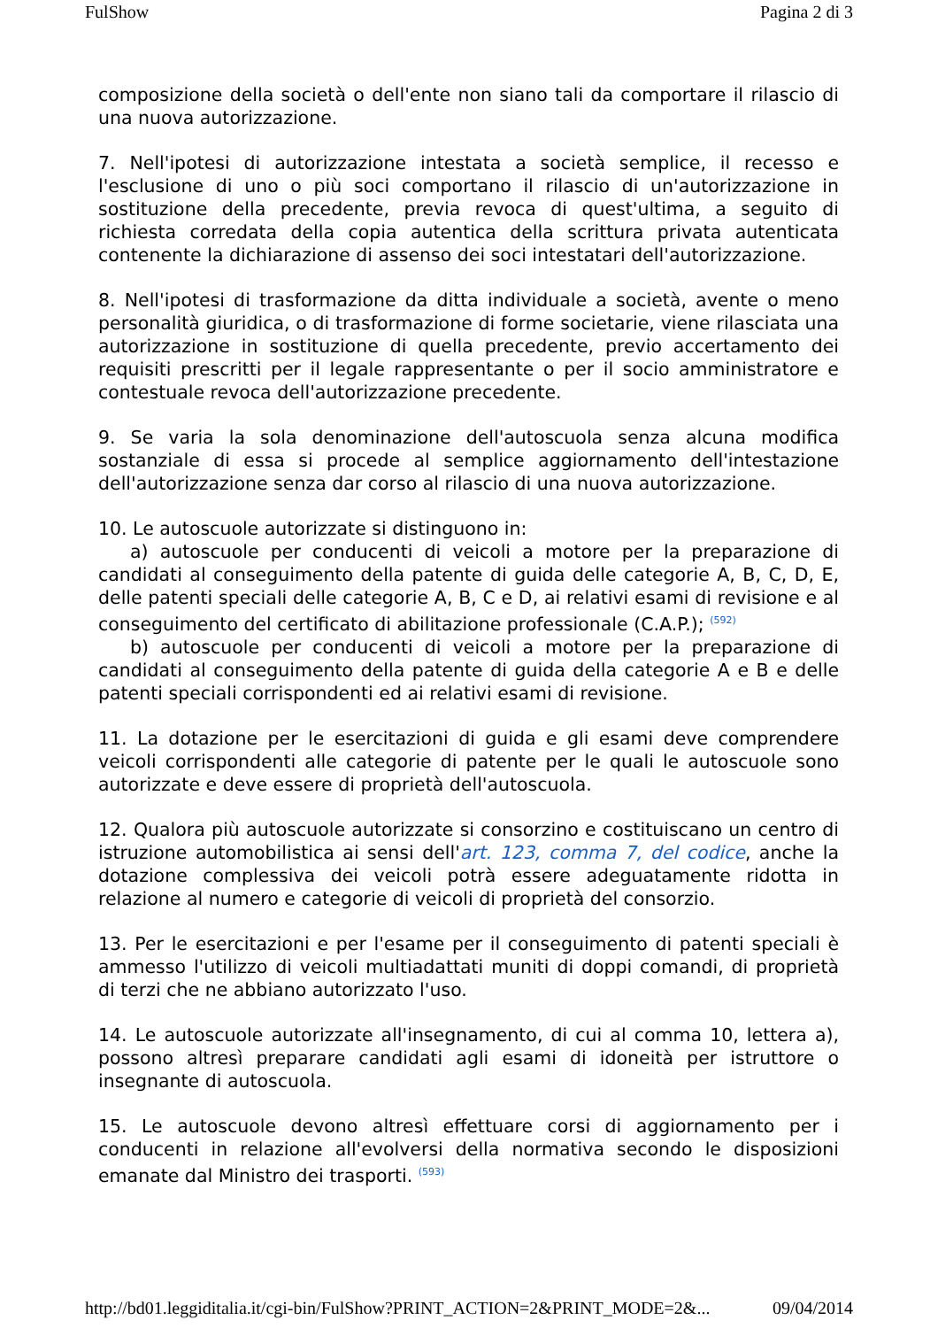FulShow Pagina 2 di 3
composizione della società o dell'ente non siano tali da comportare il rilascio di una nuova autorizzazione.
7. Nell'ipotesi di autorizzazione intestata a società semplice, il recesso e l'esclusione di uno o più soci comportano il rilascio di un'autorizzazione in sostituzione della precedente, previa revoca di quest'ultima, a seguito di richiesta corredata della copia autentica della scrittura privata autenticata contenente la dichiarazione di assenso dei soci intestatari dell'autorizzazione.
8. Nell'ipotesi di trasformazione da ditta individuale a società, avente o meno personalità giuridica, o di trasformazione di forme societarie, viene rilasciata una autorizzazione in sostituzione di quella precedente, previo accertamento dei requisiti prescritti per il legale rappresentante o per il socio amministratore e contestuale revoca dell'autorizzazione precedente.
9. Se varia la sola denominazione dell'autoscuola senza alcuna modifica sostanziale di essa si procede al semplice aggiornamento dell'intestazione dell'autorizzazione senza dar corso al rilascio di una nuova autorizzazione.
10. Le autoscuole autorizzate si distinguono in:
a) autoscuole per conducenti di veicoli a motore per la preparazione di candidati al conseguimento della patente di guida delle categorie A, B, C, D, E, delle patenti speciali delle categorie A, B, C e D, ai relativi esami di revisione e al conseguimento del certificato di abilitazione professionale (C.A.P.); <sup>(592)</sup>
b) autoscuole per conducenti di veicoli a motore per la preparazione di candidati al conseguimento della patente di guida della categorie A e B e delle patenti speciali corrispondenti ed ai relativi esami di revisione.
11. La dotazione per le esercitazioni di guida e gli esami deve comprendere veicoli corrispondenti alle categorie di patente per le quali le autoscuole sono autorizzate e deve essere di proprietà dell'autoscuola.
12. Qualora più autoscuole autorizzate si consorzino e costituiscano un centro di istruzione automobilistica ai sensi dell'art. 123, comma 7, del codice, anche la dotazione complessiva dei veicoli potrà essere adeguatamente ridotta in relazione al numero e categorie di veicoli di proprietà del consorzio.
13. Per le esercitazioni e per l'esame per il conseguimento di patenti speciali è ammesso l'utilizzo di veicoli multiadattati muniti di doppi comandi, di proprietà di terzi che ne abbiano autorizzato l'uso.
14. Le autoscuole autorizzate all'insegnamento, di cui al comma 10, lettera a), possono altresì preparare candidati agli esami di idoneità per istruttore o insegnante di autoscuola.
15. Le autoscuole devono altresì effettuare corsi di aggiornamento per i conducenti in relazione all'evolversi della normativa secondo le disposizioni emanate dal Ministro dei trasporti. <sup>(593)</sup>
http://bd01.leggiditalia.it/cgi-bin/FulShow?PRINT_ACTION=2&PRINT_MODE=2&... 09/04/2014